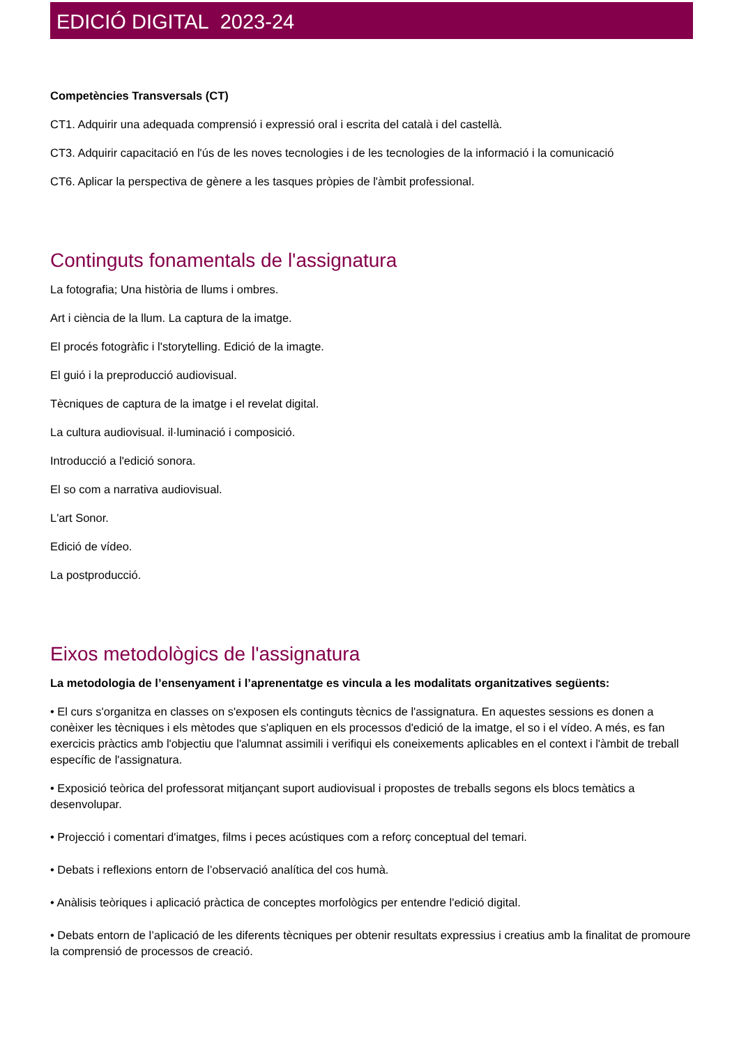EDICIÓ DIGITAL 2023-24
Competències Transversals (CT)
CT1. Adquirir una adequada comprensió i expressió oral i escrita del català i del castellà.
CT3. Adquirir capacitació en l'ús de les noves tecnologies i de les tecnologies de la informació i la comunicació
CT6. Aplicar la perspectiva de gènere a les tasques pròpies de l'àmbit professional.
Continguts fonamentals de l'assignatura
La fotografia; Una història de llums i ombres.
Art i ciència de la llum. La captura de la imatge.
El procés fotogràfic i l'storytelling. Edició de la imagte.
El guió i la preproducció audiovisual.
Tècniques de captura de la imatge i el revelat digital.
La cultura audiovisual. il·luminació i composició.
Introducció a l'edició sonora.
El so com a narrativa audiovisual.
L'art Sonor.
Edició de vídeo.
La postproducció.
Eixos metodològics de l'assignatura
La metodologia de l’ensenyament i l’aprenentatge es vincula a les modalitats organitzatives següents:
• El curs s'organitza en classes on s'exposen els continguts tècnics de l'assignatura. En aquestes sessions es donen a conèixer les tècniques i els mètodes que s'apliquen en els processos d'edició de la imatge, el so i el vídeo. A més, es fan exercicis pràctics amb l'objectiu que l'alumnat assimili i verifiqui els coneixements aplicables en el context i l'àmbit de treball específic de l'assignatura.
• Exposició teòrica del professorat mitjançant suport audiovisual i propostes de treballs segons els blocs temàtics a desenvolupar.
• Projecció i comentari d'imatges, films i peces acústiques com a reforç conceptual del temari.
• Debats i reflexions entorn de l’observació analítica del cos humà.
• Anàlisis teòriques i aplicació pràctica de conceptes morfològics per entendre l'edició digital.
• Debats entorn de l’aplicació de les diferents tècniques per obtenir resultats expressius i creatius amb la finalitat de promoure la comprensió de processos de creació.